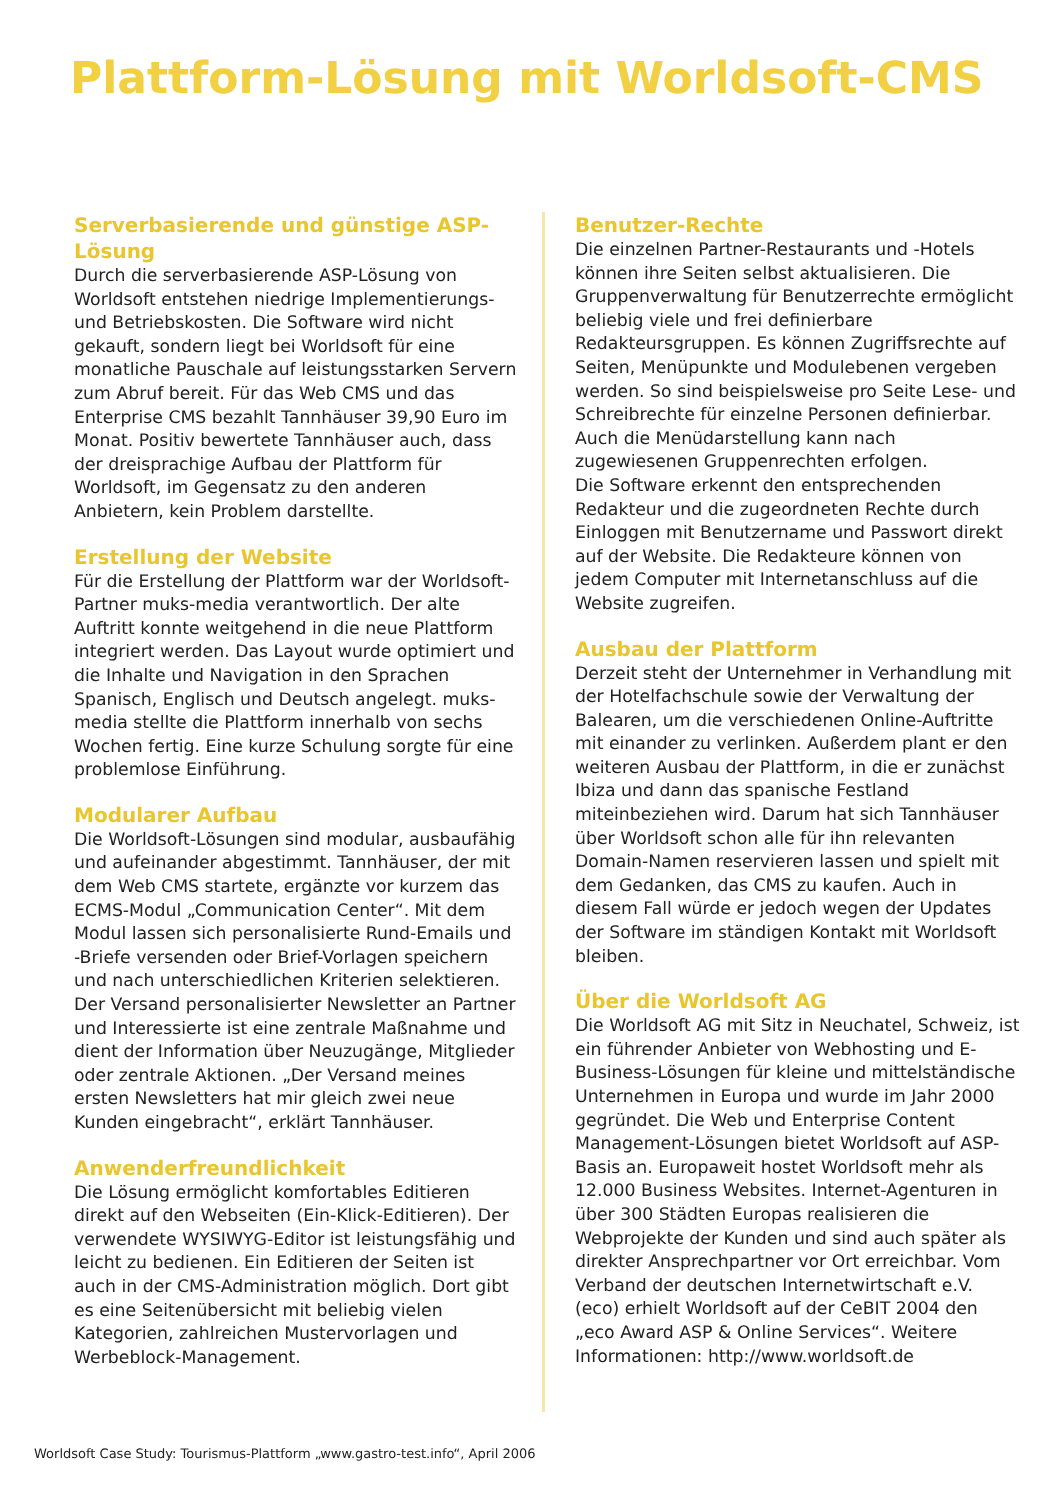Plattform-Lösung mit Worldsoft-CMS
Serverbasierende und günstige ASP-Lösung
Durch die serverbasierende ASP-Lösung von Worldsoft entstehen niedrige Implementierungs- und Betriebskosten. Die Software wird nicht gekauft, sondern liegt bei Worldsoft für eine monatliche Pauschale auf leistungsstarken Servern zum Abruf bereit. Für das Web CMS und das Enterprise CMS bezahlt Tannhäuser 39,90 Euro im Monat. Positiv bewertete Tannhäuser auch, dass der dreisprachige Aufbau der Plattform für Worldsoft, im Gegensatz zu den anderen Anbietern, kein Problem darstellte.
Erstellung der Website
Für die Erstellung der Plattform war der Worldsoft-Partner muks-media verantwortlich. Der alte Auftritt konnte weitgehend in die neue Plattform integriert werden. Das Layout wurde optimiert und die Inhalte und Navigation in den Sprachen Spanisch, Englisch und Deutsch angelegt. muks-media stellte die Plattform innerhalb von sechs Wochen fertig. Eine kurze Schulung sorgte für eine problemlose Einführung.
Modularer Aufbau
Die Worldsoft-Lösungen sind modular, ausbaufähig und aufeinander abgestimmt. Tannhäuser, der mit dem Web CMS startete, ergänzte vor kurzem das ECMS-Modul „Communication Center“. Mit dem Modul lassen sich personalisierte Rund-Emails und -Briefe versenden oder Brief-Vorlagen speichern und nach unterschiedlichen Kriterien selektieren. Der Versand personalisierter Newsletter an Partner und Interessierte ist eine zentrale Maßnahme und dient der Information über Neuzugänge, Mitglieder oder zentrale Aktionen. „Der Versand meines ersten Newsletters hat mir gleich zwei neue Kunden eingebracht“, erklärt Tannhäuser.
Anwenderfreundlichkeit
Die Lösung ermöglicht komfortables Editieren direkt auf den Webseiten (Ein-Klick-Editieren). Der verwendete WYSIWYG-Editor ist leistungsfähig und leicht zu bedienen. Ein Editieren der Seiten ist auch in der CMS-Administration möglich. Dort gibt es eine Seitenübersicht mit beliebig vielen Kategorien, zahlreichen Mustervorlagen und Werbeblock-Management.
Benutzer-Rechte
Die einzelnen Partner-Restaurants und -Hotels können ihre Seiten selbst aktualisieren. Die Gruppenverwaltung für Benutzerrechte ermöglicht beliebig viele und frei definierbare Redakteursgruppen. Es können Zugriffsrechte auf Seiten, Menüpunkte und Modulebenen vergeben werden. So sind beispielsweise pro Seite Lese- und Schreibrechte für einzelne Personen definierbar. Auch die Menüdarstellung kann nach zugewiesenen Gruppenrechten erfolgen.
Die Software erkennt den entsprechenden Redakteur und die zugeordneten Rechte durch Einloggen mit Benutzername und Passwort direkt auf der Website. Die Redakteure können von jedem Computer mit Internetanschluss auf die Website zugreifen.
Ausbau der Plattform
Derzeit steht der Unternehmer in Verhandlung mit der Hotelfachschule sowie der Verwaltung der Balearen, um die verschiedenen Online-Auftritte mit einander zu verlinken. Außerdem plant er den weiteren Ausbau der Plattform, in die er zunächst Ibiza und dann das spanische Festland miteinbeziehen wird. Darum hat sich Tannhäuser über Worldsoft schon alle für ihn relevanten Domain-Namen reservieren lassen und spielt mit dem Gedanken, das CMS zu kaufen. Auch in diesem Fall würde er jedoch wegen der Updates der Software im ständigen Kontakt mit Worldsoft bleiben.
Über die Worldsoft AG
Die Worldsoft AG mit Sitz in Neuchatel, Schweiz, ist ein führender Anbieter von Webhosting und E-Business-Lösungen für kleine und mittelständische Unternehmen in Europa und wurde im Jahr 2000 gegründet. Die Web und Enterprise Content Management-Lösungen bietet Worldsoft auf ASP-Basis an. Europaweit hostet Worldsoft mehr als 12.000 Business Websites. Internet-Agenturen in über 300 Städten Europas realisieren die Webprojekte der Kunden und sind auch später als direkter Ansprechpartner vor Ort erreichbar. Vom Verband der deutschen Internetwirtschaft e.V. (eco) erhielt Worldsoft auf der CeBIT 2004 den „eco Award ASP & Online Services“. Weitere Informationen: http://www.worldsoft.de
Worldsoft Case Study: Tourismus-Plattform „www.gastro-test.info“, April 2006